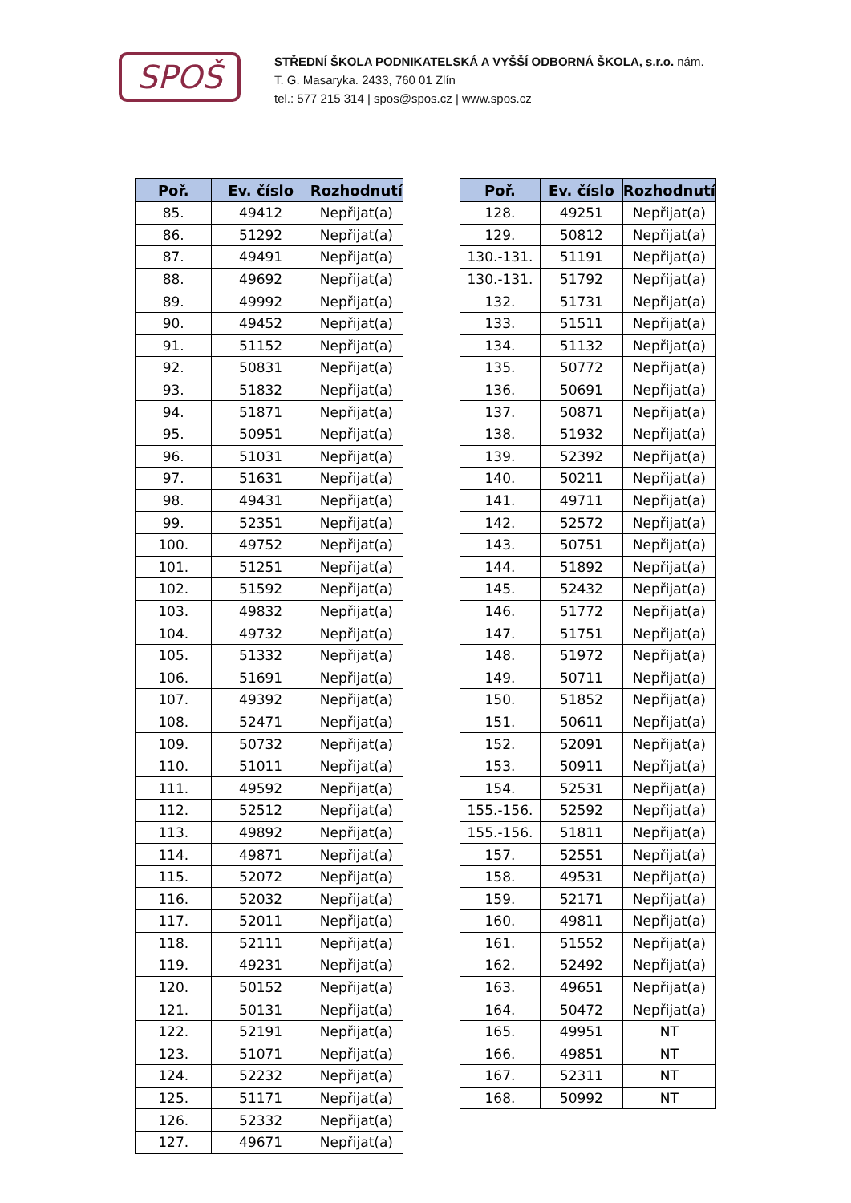SPOŠ
STŘEDNÍ ŠKOLA PODNIKATELSKÁ A VYŠŠÍ ODBORNÁ ŠKOLA, s.r.o. nám.
T. G. Masaryka. 2433, 760 01 Zlín
tel.: 577 215 314 | spos@spos.cz | www.spos.cz
| Poř. | Ev. číslo | Rozhodnutí |
| --- | --- | --- |
| 85. | 49412 | Nepřijat(a) |
| 86. | 51292 | Nepřijat(a) |
| 87. | 49491 | Nepřijat(a) |
| 88. | 49692 | Nepřijat(a) |
| 89. | 49992 | Nepřijat(a) |
| 90. | 49452 | Nepřijat(a) |
| 91. | 51152 | Nepřijat(a) |
| 92. | 50831 | Nepřijat(a) |
| 93. | 51832 | Nepřijat(a) |
| 94. | 51871 | Nepřijat(a) |
| 95. | 50951 | Nepřijat(a) |
| 96. | 51031 | Nepřijat(a) |
| 97. | 51631 | Nepřijat(a) |
| 98. | 49431 | Nepřijat(a) |
| 99. | 52351 | Nepřijat(a) |
| 100. | 49752 | Nepřijat(a) |
| 101. | 51251 | Nepřijat(a) |
| 102. | 51592 | Nepřijat(a) |
| 103. | 49832 | Nepřijat(a) |
| 104. | 49732 | Nepřijat(a) |
| 105. | 51332 | Nepřijat(a) |
| 106. | 51691 | Nepřijat(a) |
| 107. | 49392 | Nepřijat(a) |
| 108. | 52471 | Nepřijat(a) |
| 109. | 50732 | Nepřijat(a) |
| 110. | 51011 | Nepřijat(a) |
| 111. | 49592 | Nepřijat(a) |
| 112. | 52512 | Nepřijat(a) |
| 113. | 49892 | Nepřijat(a) |
| 114. | 49871 | Nepřijat(a) |
| 115. | 52072 | Nepřijat(a) |
| 116. | 52032 | Nepřijat(a) |
| 117. | 52011 | Nepřijat(a) |
| 118. | 52111 | Nepřijat(a) |
| 119. | 49231 | Nepřijat(a) |
| 120. | 50152 | Nepřijat(a) |
| 121. | 50131 | Nepřijat(a) |
| 122. | 52191 | Nepřijat(a) |
| 123. | 51071 | Nepřijat(a) |
| 124. | 52232 | Nepřijat(a) |
| 125. | 51171 | Nepřijat(a) |
| 126. | 52332 | Nepřijat(a) |
| 127. | 49671 | Nepřijat(a) |
| Poř. | Ev. číslo | Rozhodnutí |
| --- | --- | --- |
| 128. | 49251 | Nepřijat(a) |
| 129. | 50812 | Nepřijat(a) |
| 130.-131. | 51191 | Nepřijat(a) |
| 130.-131. | 51792 | Nepřijat(a) |
| 132. | 51731 | Nepřijat(a) |
| 133. | 51511 | Nepřijat(a) |
| 134. | 51132 | Nepřijat(a) |
| 135. | 50772 | Nepřijat(a) |
| 136. | 50691 | Nepřijat(a) |
| 137. | 50871 | Nepřijat(a) |
| 138. | 51932 | Nepřijat(a) |
| 139. | 52392 | Nepřijat(a) |
| 140. | 50211 | Nepřijat(a) |
| 141. | 49711 | Nepřijat(a) |
| 142. | 52572 | Nepřijat(a) |
| 143. | 50751 | Nepřijat(a) |
| 144. | 51892 | Nepřijat(a) |
| 145. | 52432 | Nepřijat(a) |
| 146. | 51772 | Nepřijat(a) |
| 147. | 51751 | Nepřijat(a) |
| 148. | 51972 | Nepřijat(a) |
| 149. | 50711 | Nepřijat(a) |
| 150. | 51852 | Nepřijat(a) |
| 151. | 50611 | Nepřijat(a) |
| 152. | 52091 | Nepřijat(a) |
| 153. | 50911 | Nepřijat(a) |
| 154. | 52531 | Nepřijat(a) |
| 155.-156. | 52592 | Nepřijat(a) |
| 155.-156. | 51811 | Nepřijat(a) |
| 157. | 52551 | Nepřijat(a) |
| 158. | 49531 | Nepřijat(a) |
| 159. | 52171 | Nepřijat(a) |
| 160. | 49811 | Nepřijat(a) |
| 161. | 51552 | Nepřijat(a) |
| 162. | 52492 | Nepřijat(a) |
| 163. | 49651 | Nepřijat(a) |
| 164. | 50472 | Nepřijat(a) |
| 165. | 49951 | NT |
| 166. | 49851 | NT |
| 167. | 52311 | NT |
| 168. | 50992 | NT |